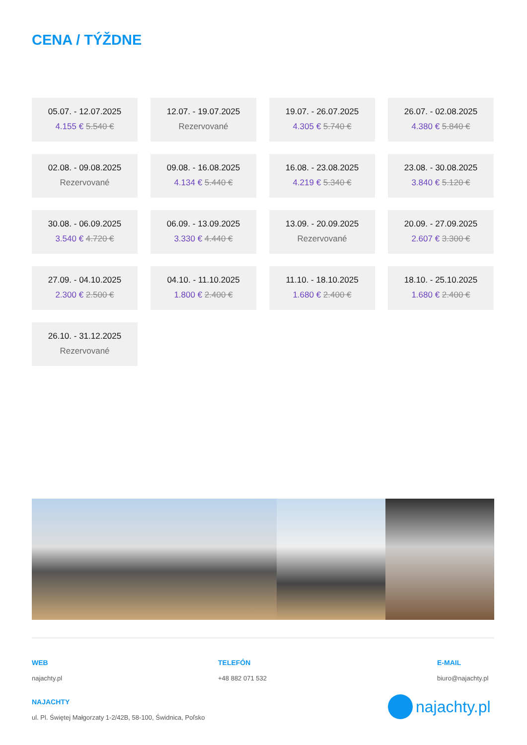CENA / TÝŽDNE
05.07. - 12.07.2025
4.155 € 5.540 €
12.07. - 19.07.2025
Rezervované
19.07. - 26.07.2025
4.305 € 5.740 €
26.07. - 02.08.2025
4.380 € 5.840 €
02.08. - 09.08.2025
Rezervované
09.08. - 16.08.2025
4.134 € 5.440 €
16.08. - 23.08.2025
4.219 € 5.340 €
23.08. - 30.08.2025
3.840 € 5.120 €
30.08. - 06.09.2025
3.540 € 4.720 €
06.09. - 13.09.2025
3.330 € 4.440 €
13.09. - 20.09.2025
Rezervované
20.09. - 27.09.2025
2.607 € 3.300 €
27.09. - 04.10.2025
2.300 € 2.500 €
04.10. - 11.10.2025
1.800 € 2.400 €
11.10. - 18.10.2025
1.680 € 2.400 €
18.10. - 25.10.2025
1.680 € 2.400 €
26.10. - 31.12.2025
Rezervované
WEB
najachty.pl
TELEFÓN
+48 882 071 532
E-MAIL
biuro@najachty.pl
NAJACHTY
ul. Pl. Świętej Małgorzaty 1-2/42B, 58-100, Świdnica, Poľsko
najachty.pl